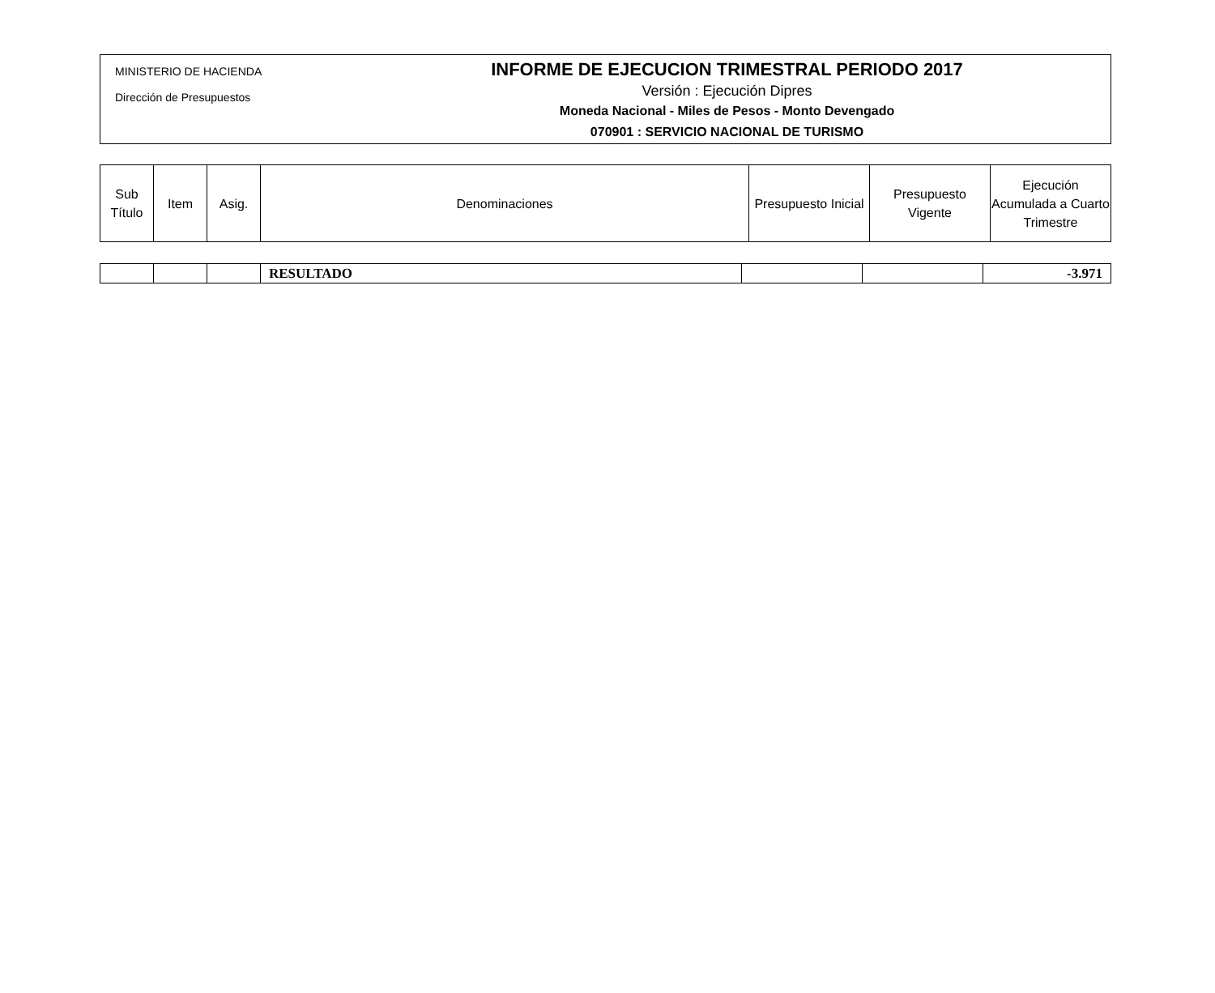MINISTERIO DE HACIENDA
Dirección de Presupuestos
INFORME DE EJECUCION TRIMESTRAL PERIODO 2017
Versión : Ejecución Dipres
Moneda Nacional - Miles de Pesos - Monto Devengado
070901 : SERVICIO NACIONAL DE TURISMO
| Sub Título | Item | Asig. | Denominaciones | Presupuesto Inicial | Presupuesto Vigente | Ejecución Acumulada a Cuarto Trimestre |
| --- | --- | --- | --- | --- | --- | --- |
| | | | RESULTADO | | | -3.971 |